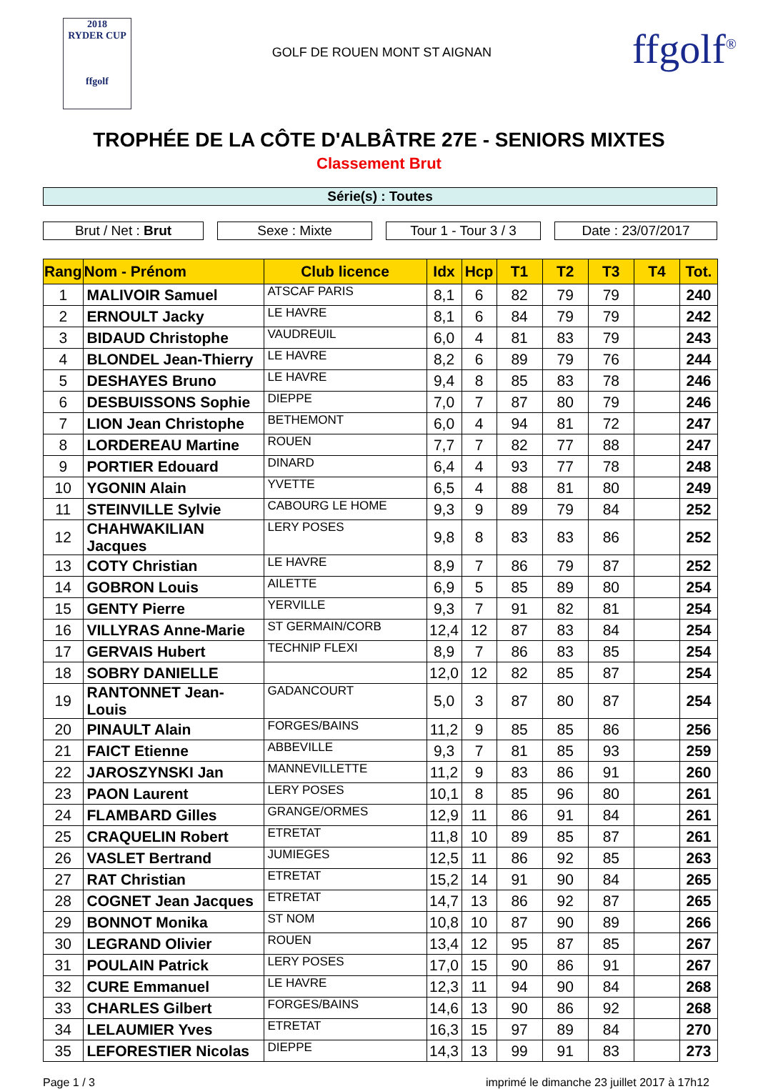2018
RYDER CUP
ffgolf
GOLF DE ROUEN MONT ST AIGNAN
ffgolf<sup>®</sup>
TROPHÉE DE LA CÔTE D'ALBÂTRE 27E - SENIORS MIXTES
Classement Brut
Série(s) : Toutes
Brut / Net : Brut Sexe : Mixte Tour 1 - Tour 3 / 3
Date : 23/07/2017
| Rang | Nom - Prénom | Club licence | Idx | Hcp | T1 | T2 | T3 | T4 | Tot. |
| --- | --- | --- | --- | --- | --- | --- | --- | --- | --- |
| 1 | MALIVOIR Samuel | ATSCAF PARIS | 8,1 | 6 | 82 | 79 | 79 | | 240 |
| 2 | ERNOULT Jacky | LE HAVRE | 8,1 | 6 | 84 | 79 | 79 | | 242 |
| 3 | BIDAUD Christophe | VAUDREUIL | 6,0 | 4 | 81 | 83 | 79 | | 243 |
| 4 | BLONDEL Jean-Thierry | LE HAVRE | 8,2 | 6 | 89 | 79 | 76 | | 244 |
| 5 | DESHAYES Bruno | LE HAVRE | 9,4 | 8 | 85 | 83 | 78 | | 246 |
| 6 | DESBUISSONS Sophie | DIEPPE | 7,0 | 7 | 87 | 80 | 79 | | 246 |
| 7 | LION Jean Christophe | BETHEMONT | 6,0 | 4 | 94 | 81 | 72 | | 247 |
| 8 | LORDEREAU Martine | ROUEN | 7,7 | 7 | 82 | 77 | 88 | | 247 |
| 9 | PORTIER Edouard | DINARD | 6,4 | 4 | 93 | 77 | 78 | | 248 |
| 10 | YGONIN Alain | YVETTE | 6,5 | 4 | 88 | 81 | 80 | | 249 |
| 11 | STEINVILLE Sylvie | CABOURG LE HOME | 9,3 | 9 | 89 | 79 | 84 | | 252 |
| 12 | CHAHWAKILIAN Jacques | LERY POSES | 9,8 | 8 | 83 | 83 | 86 | | 252 |
| 13 | COTY Christian | LE HAVRE | 8,9 | 7 | 86 | 79 | 87 | | 252 |
| 14 | GOBRON Louis | AILETTE | 6,9 | 5 | 85 | 89 | 80 | | 254 |
| 15 | GENTY Pierre | YERVILLE | 9,3 | 7 | 91 | 82 | 81 | | 254 |
| 16 | VILLYRAS Anne-Marie | ST GERMAIN/CORB | 12,4 | 12 | 87 | 83 | 84 | | 254 |
| 17 | GERVAIS Hubert | TECHNIP FLEXI | 8,9 | 7 | 86 | 83 | 85 | | 254 |
| 18 | SOBRY DANIELLE | | 12,0 | 12 | 82 | 85 | 87 | | 254 |
| 19 | RANTONNET Jean-Louis | GADANCOURT | 5,0 | 3 | 87 | 80 | 87 | | 254 |
| 20 | PINAULT Alain | FORGES/BAINS | 11,2 | 9 | 85 | 85 | 86 | | 256 |
| 21 | FAICT Etienne | ABBEVILLE | 9,3 | 7 | 81 | 85 | 93 | | 259 |
| 22 | JAROSZYNSKI Jan | MANNEVILLETTE | 11,2 | 9 | 83 | 86 | 91 | | 260 |
| 23 | PAON Laurent | LERY POSES | 10,1 | 8 | 85 | 96 | 80 | | 261 |
| 24 | FLAMBARD Gilles | GRANGE/ORMES | 12,9 | 11 | 86 | 91 | 84 | | 261 |
| 25 | CRAQUELIN Robert | ETRETAT | 11,8 | 10 | 89 | 85 | 87 | | 261 |
| 26 | VASLET Bertrand | JUMIEGES | 12,5 | 11 | 86 | 92 | 85 | | 263 |
| 27 | RAT Christian | ETRETAT | 15,2 | 14 | 91 | 90 | 84 | | 265 |
| 28 | COGNET Jean Jacques | ETRETAT | 14,7 | 13 | 86 | 92 | 87 | | 265 |
| 29 | BONNOT Monika | ST NOM | 10,8 | 10 | 87 | 90 | 89 | | 266 |
| 30 | LEGRAND Olivier | ROUEN | 13,4 | 12 | 95 | 87 | 85 | | 267 |
| 31 | POULAIN Patrick | LERY POSES | 17,0 | 15 | 90 | 86 | 91 | | 267 |
| 32 | CURE Emmanuel | LE HAVRE | 12,3 | 11 | 94 | 90 | 84 | | 268 |
| 33 | CHARLES Gilbert | FORGES/BAINS | 14,6 | 13 | 90 | 86 | 92 | | 268 |
| 34 | LELAUMIER Yves | ETRETAT | 16,3 | 15 | 97 | 89 | 84 | | 270 |
| 35 | LEFORESTIER Nicolas | DIEPPE | 14,3 | 13 | 99 | 91 | 83 | | 273 |
Page 1 / 3 imprimé le dimanche 23 juillet 2017 à 17h12